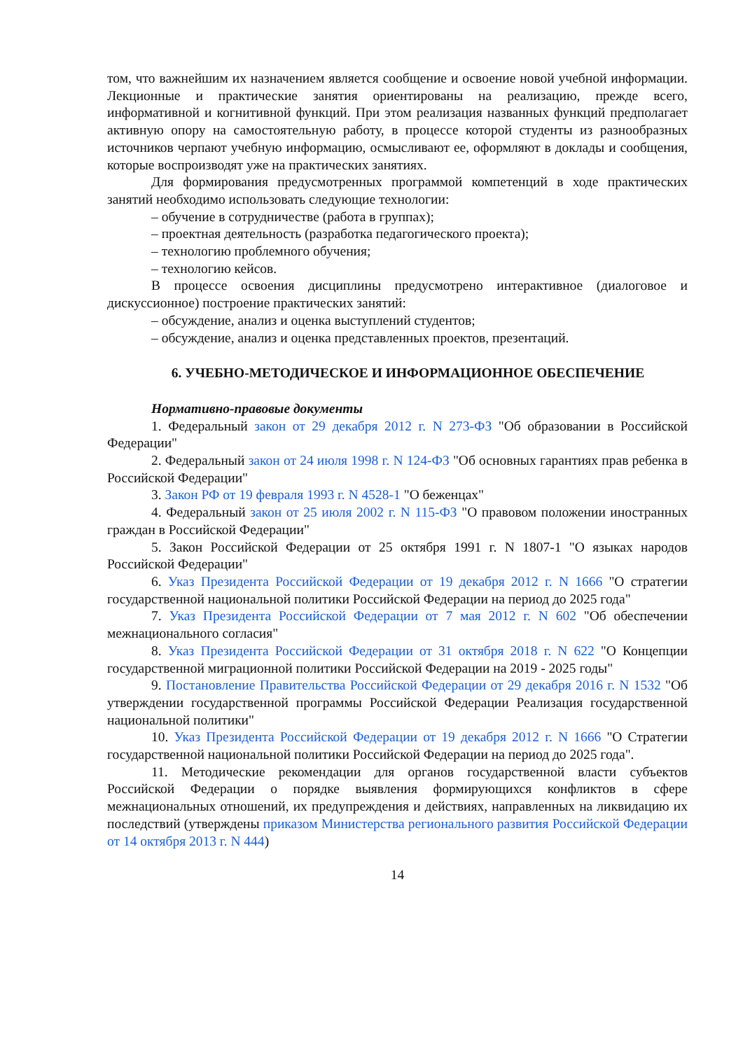том, что важнейшим их назначением является сообщение и освоение новой учебной информации. Лекционные и практические занятия ориентированы на реализацию, прежде всего, информативной и когнитивной функций. При этом реализация названных функций предполагает активную опору на самостоятельную работу, в процессе которой студенты из разнообразных источников черпают учебную информацию, осмысливают ее, оформляют в доклады и сообщения, которые воспроизводят уже на практических занятиях.
Для формирования предусмотренных программой компетенций в ходе практических занятий необходимо использовать следующие технологии:
– обучение в сотрудничестве (работа в группах);
– проектная деятельность (разработка педагогического проекта);
– технологию проблемного обучения;
– технологию кейсов.
В процессе освоения дисциплины предусмотрено интерактивное (диалоговое и дискуссионное) построение практических занятий:
– обсуждение, анализ и оценка выступлений студентов;
– обсуждение, анализ и оценка представленных проектов, презентаций.
6. УЧЕБНО-МЕТОДИЧЕСКОЕ И ИНФОРМАЦИОННОЕ ОБЕСПЕЧЕНИЕ
Нормативно-правовые документы
1. Федеральный закон от 29 декабря 2012 г. N 273-ФЗ "Об образовании в Российской Федерации"
2. Федеральный закон от 24 июля 1998 г. N 124-ФЗ "Об основных гарантиях прав ребенка в Российской Федерации"
3. Закон РФ от 19 февраля 1993 г. N 4528-1 "О беженцах"
4. Федеральный закон от 25 июля 2002 г. N 115-ФЗ "О правовом положении иностранных граждан в Российской Федерации"
5. Закон Российской Федерации от 25 октября 1991 г. N 1807-1 "О языках народов Российской Федерации"
6. Указ Президента Российской Федерации от 19 декабря 2012 г. N 1666 "О стратегии государственной национальной политики Российской Федерации на период до 2025 года"
7. Указ Президента Российской Федерации от 7 мая 2012 г. N 602 "Об обеспечении межнационального согласия"
8. Указ Президента Российской Федерации от 31 октября 2018 г. N 622 "О Концепции государственной миграционной политики Российской Федерации на 2019 - 2025 годы"
9. Постановление Правительства Российской Федерации от 29 декабря 2016 г. N 1532 "Об утверждении государственной программы Российской Федерации Реализация государственной национальной политики"
10. Указ Президента Российской Федерации от 19 декабря 2012 г. N 1666 "О Стратегии государственной национальной политики Российской Федерации на период до 2025 года".
11. Методические рекомендации для органов государственной власти субъектов Российской Федерации о порядке выявления формирующихся конфликтов в сфере межнациональных отношений, их предупреждения и действиях, направленных на ликвидацию их последствий (утверждены приказом Министерства регионального развития Российской Федерации от 14 октября 2013 г. N 444)
14